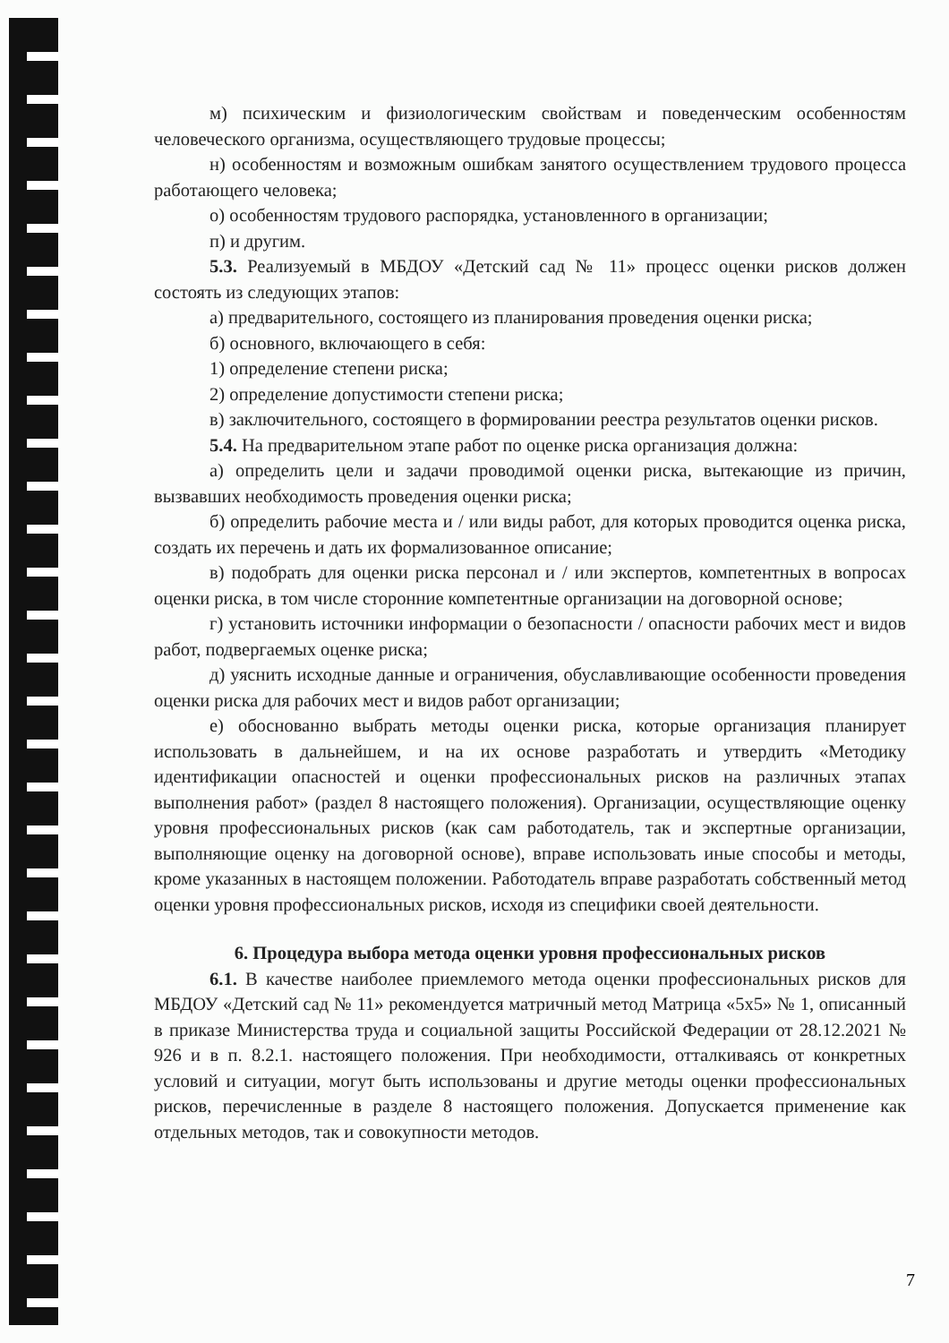м) психическим и физиологическим свойствам и поведенческим особенностям человеческого организма, осуществляющего трудовые процессы;
н) особенностям и возможным ошибкам занятого осуществлением трудового процесса работающего человека;
о) особенностям трудового распорядка, установленного в организации;
п) и другим.
5.3. Реализуемый в МБДОУ «Детский сад № 11» процесс оценки рисков должен состоять из следующих этапов:
а) предварительного, состоящего из планирования проведения оценки риска;
б) основного, включающего в себя:
1) определение степени риска;
2) определение допустимости степени риска;
в) заключительного, состоящего в формировании реестра результатов оценки рисков.
5.4. На предварительном этапе работ по оценке риска организация должна:
а) определить цели и задачи проводимой оценки риска, вытекающие из причин, вызвавших необходимость проведения оценки риска;
б) определить рабочие места и / или виды работ, для которых проводится оценка риска, создать их перечень и дать их формализованное описание;
в) подобрать для оценки риска персонал и / или экспертов, компетентных в вопросах оценки риска, в том числе сторонние компетентные организации на договорной основе;
г) установить источники информации о безопасности / опасности рабочих мест и видов работ, подвергаемых оценке риска;
д) уяснить исходные данные и ограничения, обуславливающие особенности проведения оценки риска для рабочих мест и видов работ организации;
е) обоснованно выбрать методы оценки риска, которые организация планирует использовать в дальнейшем, и на их основе разработать и утвердить «Методику идентификации опасностей и оценки профессиональных рисков на различных этапах выполнения работ» (раздел 8 настоящего положения). Организации, осуществляющие оценку уровня профессиональных рисков (как сам работодатель, так и экспертные организации, выполняющие оценку на договорной основе), вправе использовать иные способы и методы, кроме указанных в настоящем положении. Работодатель вправе разработать собственный метод оценки уровня профессиональных рисков, исходя из специфики своей деятельности.
6. Процедура выбора метода оценки уровня профессиональных рисков
6.1. В качестве наиболее приемлемого метода оценки профессиональных рисков для МБДОУ «Детский сад № 11» рекомендуется матричный метод Матрица «5х5» № 1, описанный в приказе Министерства труда и социальной защиты Российской Федерации от 28.12.2021 № 926 и в п. 8.2.1. настоящего положения. При необходимости, отталкиваясь от конкретных условий и ситуации, могут быть использованы и другие методы оценки профессиональных рисков, перечисленные в разделе 8 настоящего положения. Допускается применение как отдельных методов, так и совокупности методов.
7